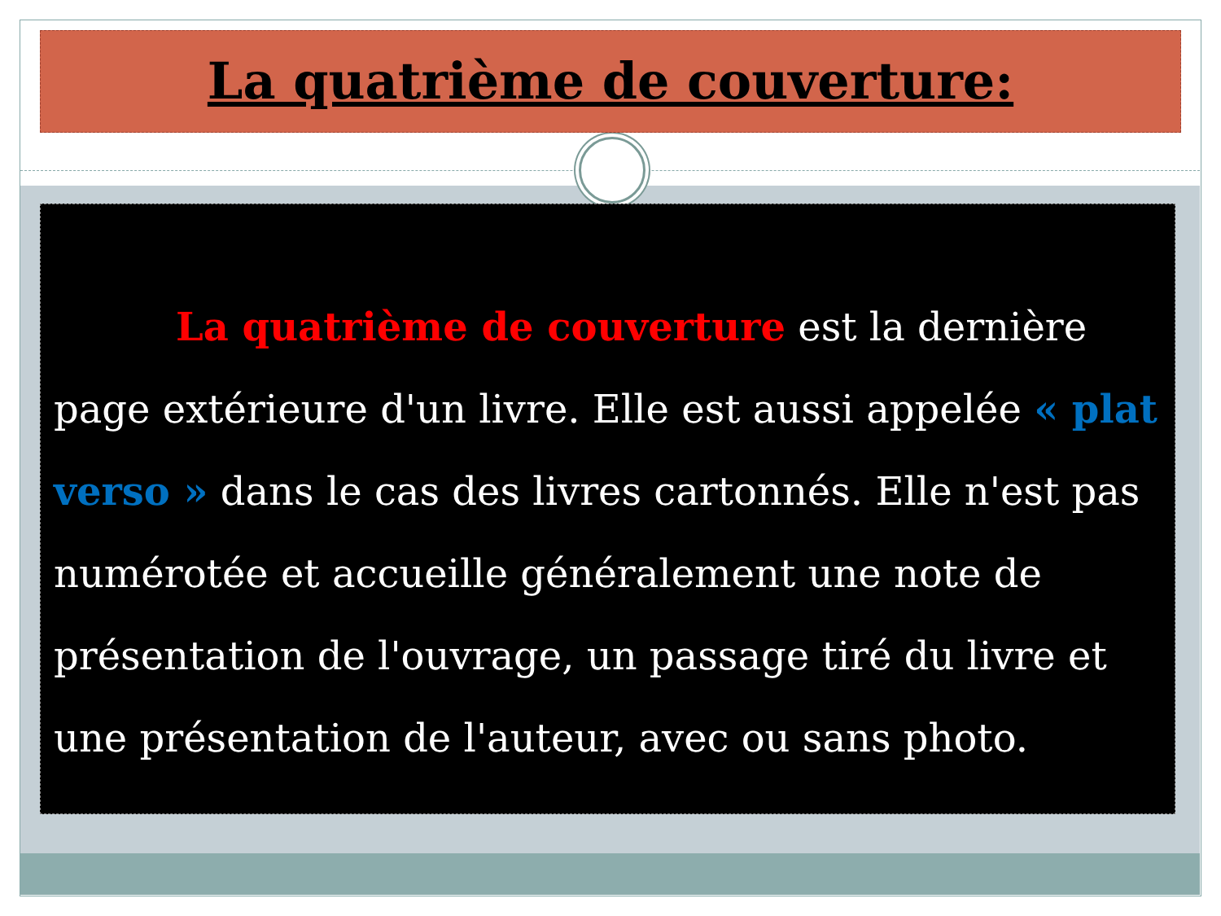La quatrième de couverture:
La quatrième de couverture est la dernière page extérieure d'un livre. Elle est aussi appelée « plat verso » dans le cas des livres cartonnés. Elle n'est pas numérotée et accueille généralement une note de présentation de l'ouvrage, un passage tiré du livre et une présentation de l'auteur, avec ou sans photo.